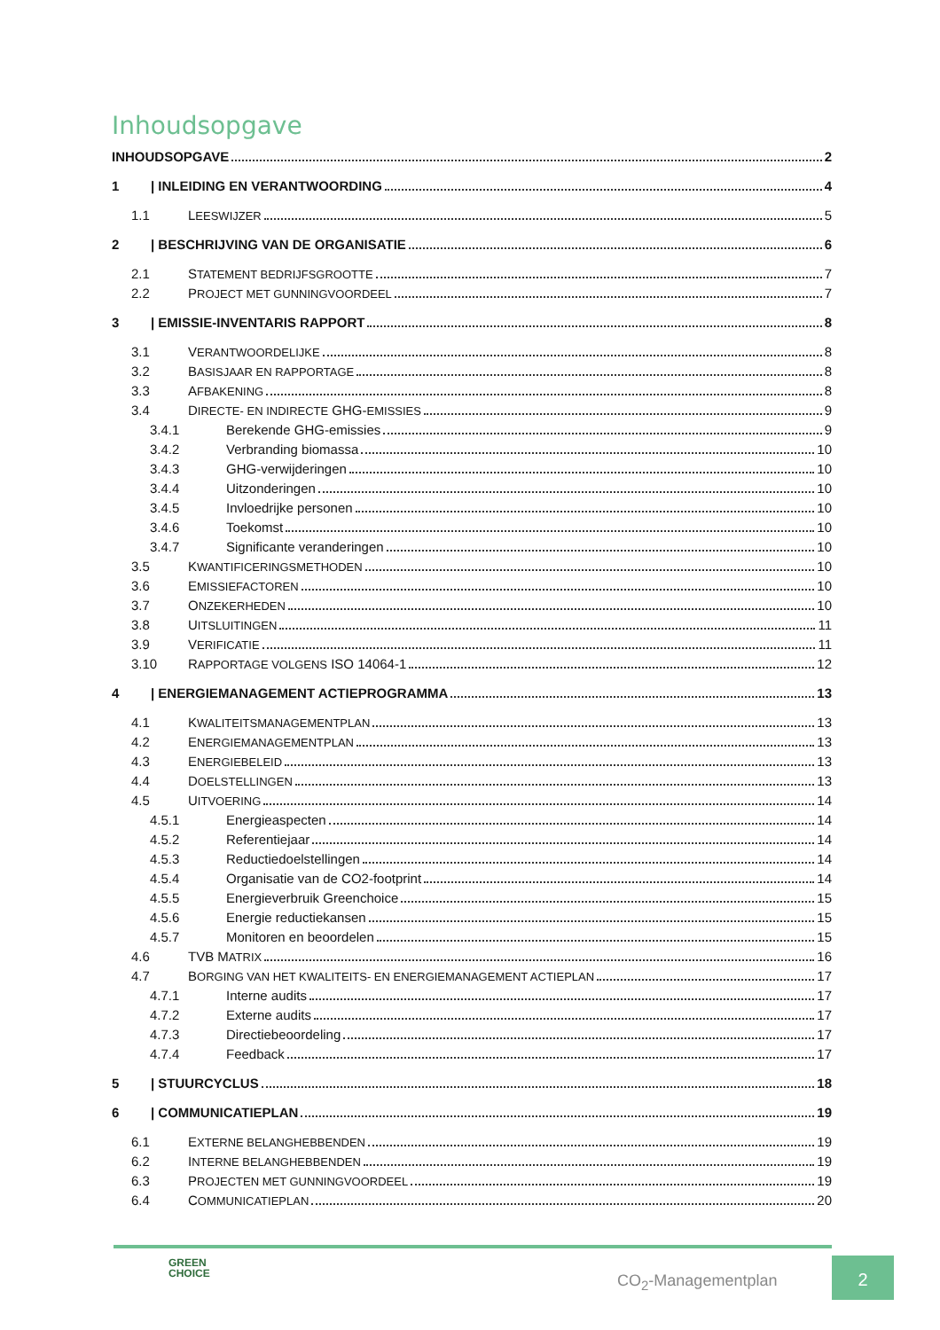Inhoudsopgave
INHOUDSOPGAVE 2
1 | INLEIDING EN VERANTWOORDING 4
1.1 LEESWIJZER 5
2 | BESCHRIJVING VAN DE ORGANISATIE 6
2.1 STATEMENT BEDRIJFSGROOTTE 7
2.2 PROJECT MET GUNNINGVOORDEEL 7
3 | EMISSIE-INVENTARIS RAPPORT 8
3.1 VERANTWOORDELIJKE 8
3.2 BASISJAAR EN RAPPORTAGE 8
3.3 AFBAKENING 8
3.4 DIRECTE- EN INDIRECTE GHG-EMISSIES 9
3.4.1 Berekende GHG-emissies 9
3.4.2 Verbranding biomassa 10
3.4.3 GHG-verwijderingen 10
3.4.4 Uitzonderingen 10
3.4.5 Invloedrijke personen 10
3.4.6 Toekomst 10
3.4.7 Significante veranderingen 10
3.5 KWANTIFICERINGSMETHODEN 10
3.6 EMISSIEFACTOREN 10
3.7 ONZEKERHEDEN 10
3.8 UITSLUITINGEN 11
3.9 VERIFICATIE 11
3.10 RAPPORTAGE VOLGENS ISO 14064-1 12
4 | ENERGIEMANAGEMENT ACTIEPROGRAMMA 13
4.1 KWALITEITSMANAGEMENTPLAN 13
4.2 ENERGIEMANAGEMENTPLAN 13
4.3 ENERGIEBELEID 13
4.4 DOELSTELLINGEN 13
4.5 UITVOERING 14
4.5.1 Energieaspecten 14
4.5.2 Referentiejaar 14
4.5.3 Reductiedoelstellingen 14
4.5.4 Organisatie van de CO2-footprint 14
4.5.5 Energieverbruik Greenchoice 15
4.5.6 Energie reductiekansen 15
4.5.7 Monitoren en beoordelen 15
4.6 TVB MATRIX 16
4.7 BORGING VAN HET KWALITEITS- EN ENERGIEMANAGEMENT ACTIEPLAN 17
4.7.1 Interne audits 17
4.7.2 Externe audits 17
4.7.3 Directiebeoordeling 17
4.7.4 Feedback 17
5 | STUURCYCLUS 18
6 | COMMUNICATIEPLAN 19
6.1 EXTERNE BELANGHEBBENDEN 19
6.2 INTERNE BELANGHEBBENDEN 19
6.3 PROJECTEN MET GUNNINGVOORDEEL 19
6.4 COMMUNICATIEPLAN 20
GREEN
CHOICE
CO<sub>2</sub>-Managementplan
2